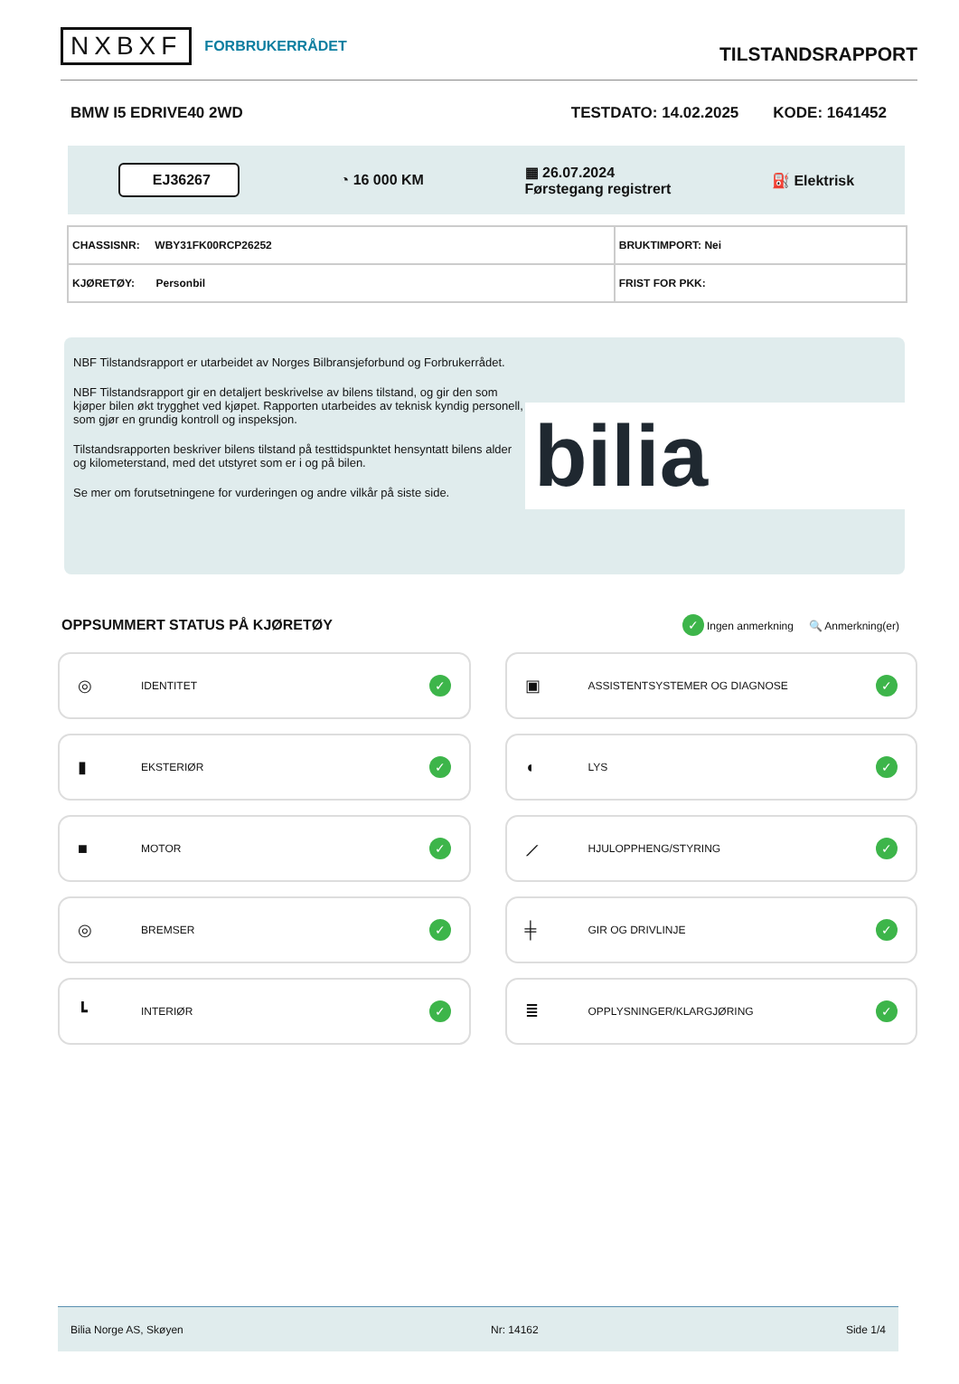NXBXF FORBRUKERRÅDET
TILSTANDSRAPPORT
BMW I5 EDRIVE40 2WD TESTDATO: 14.02.2025 KODE: 1641452
EJ36267 ◔ 16 000 KM ▦ 26.07.2024
Førstegang registrert ⛽ Elektrisk
| CHASSISNR: WBY31FK00RCP26252 | BRUKTIMPORT: Nei |
| KJØRETØY: Personbil | FRIST FOR PKK: |
NBF Tilstandsrapport er utarbeidet av Norges Bilbransjeforbund og Forbrukerrådet.
NBF Tilstandsrapport gir en detaljert beskrivelse av bilens tilstand, og gir den som kjøper bilen økt trygghet ved kjøpet. Rapporten utarbeides av teknisk kyndig personell, som gjør en grundig kontroll og inspeksjon.
Tilstandsrapporten beskriver bilens tilstand på testtidspunktet hensyntatt bilens alder og kilometerstand, med det utstyret som er i og på bilen.
Se mer om forutsetningene for vurderingen og andre vilkår på siste side.
bilia
OPPSUMMERT STATUS PÅ KJØRETØY
✓ Ingen anmerkning 🔍 Anmerkning(er)
◎ IDENTITET ✓
▣ ASSISTENTSYSTEMER OG DIAGNOSE ✓
▮ EKSTERIØR ✓
◖ LYS ✓
■ MOTOR ✓
⟋ HJULOPPHENG/STYRING ✓
◎ BREMSER ✓
╪ GIR OG DRIVLINJE ✓
┗ INTERIØR ✓
≣ OPPLYSNINGER/KLARGJØRING ✓
Bilia Norge AS, Skøyen Nr: 14162 Side 1/4